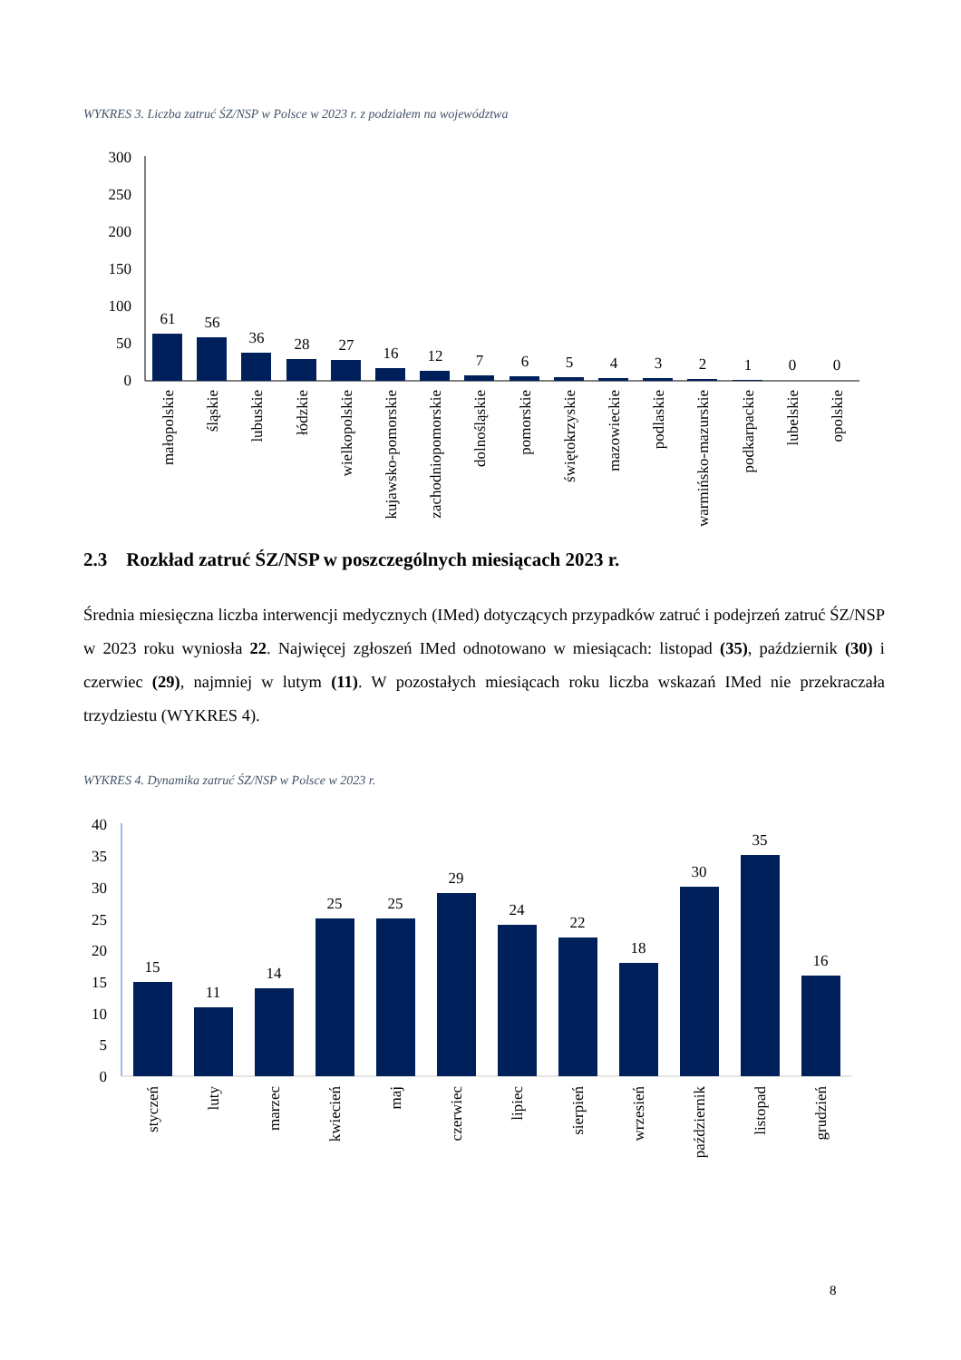WYKRES 3. Liczba zatruć ŚZ/NSP w Polsce w 2023 r. z podziałem na województwa
300
250
200
150
100
50
0
61
56
36
28
27
16
12
7
6
5
4
3
2
1
0
0
małopolskie
śląskie
lubuskie
łódzkie
wielkopolskie
kujawsko-pomorskie
zachodniopomorskie
dolnośląskie
pomorskie
świętokrzyskie
mazowieckie
podlaskie
warmińsko-mazurskie
podkarpackie
lubelskie
opolskie
2.3 Rozkład zatruć ŚZ/NSP w poszczególnych miesiącach 2023 r.
Średnia miesięczna liczba interwencji medycznych (IMed) dotyczących przypadków zatruć i podejrzeń zatruć ŚZ/NSP w 2023 roku wyniosła 22. Najwięcej zgłoszeń IMed odnotowano w miesiącach: listopad (35), październik (30) i czerwiec (29), najmniej w lutym (11). W pozostałych miesiącach roku liczba wskazań IMed nie przekraczała trzydziestu (WYKRES 4).
WYKRES 4. Dynamika zatruć ŚZ/NSP w Polsce w 2023 r.
40
35
30
25
20
15
10
5
0
15
11
14
25
25
29
24
22
18
30
35
16
styczeń
luty
marzec
kwiecień
maj
czerwiec
lipiec
sierpień
wrzesień
październik
listopad
grudzień
8